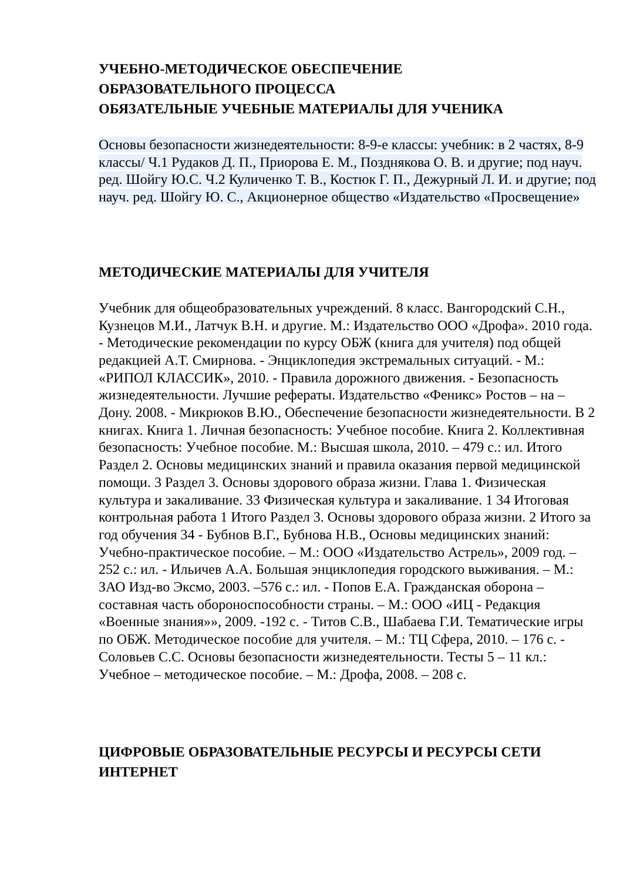УЧЕБНО-МЕТОДИЧЕСКОЕ ОБЕСПЕЧЕНИЕ
ОБРАЗОВАТЕЛЬНОГО ПРОЦЕССА
ОБЯЗАТЕЛЬНЫЕ УЧЕБНЫЕ МАТЕРИАЛЫ ДЛЯ УЧЕНИКА
Основы безопасности жизнедеятельности: 8-9-е классы: учебник: в 2 частях, 8-9 классы/ Ч.1 Рудаков Д. П., Приорова Е. М., Позднякова О. В. и другие; под науч. ред. Шойгу Ю.С. Ч.2 Куличенко Т. В., Костюк Г. П., Дежурный Л. И. и другие; под науч. ред. Шойгу Ю. С., Акционерное общество «Издательство «Просвещение»
МЕТОДИЧЕСКИЕ МАТЕРИАЛЫ ДЛЯ УЧИТЕЛЯ
Учебник для общеобразовательных учреждений. 8 класс. Вангородский С.Н., Кузнецов М.И., Латчук В.Н. и другие. М.: Издательство ООО «Дрофа». 2010 года. - Методические рекомендации по курсу ОБЖ (книга для учителя) под общей редакцией А.Т. Смирнова. - Энциклопедия экстремальных ситуаций. - М.: «РИПОЛ КЛАССИК», 2010. - Правила дорожного движения. - Безопасность жизнедеятельности. Лучшие рефераты. Издательство «Феникс» Ростов – на – Дону. 2008. - Микрюков В.Ю., Обеспечение безопасности жизнедеятельности. В 2 книгах. Книга 1. Личная безопасность: Учебное пособие. Книга 2. Коллективная безопасность: Учебное пособие. М.: Высшая школа, 2010. – 479 с.: ил. Итого Раздел 2. Основы медицинских знаний и правила оказания первой медицинской помощи. 3 Раздел 3. Основы здорового образа жизни. Глава 1. Физическая культура и закаливание. 33 Физическая культура и закаливание. 1 34 Итоговая контрольная работа 1 Итого Раздел 3. Основы здорового образа жизни. 2 Итого за год обучения 34 - Бубнов В.Г., Бубнова Н.В., Основы медицинских знаний: Учебно-практическое пособие. – М.: ООО «Издательство Астрель», 2009 год. – 252 с.: ил. - Ильичев А.А. Большая энциклопедия городского выживания. – М.: ЗАО Изд-во Эксмо, 2003. –576 с.: ил. - Попов Е.А. Гражданская оборона – составная часть обороноспособности страны. – М.: ООО «ИЦ - Редакция «Военные знания»», 2009. -192 с. - Титов С.В., Шабаева Г.И. Тематические игры по ОБЖ. Методическое пособие для учителя. – М.: ТЦ Сфера, 2010. – 176 с. - Соловьев С.С. Основы безопасности жизнедеятельности. Тесты 5 – 11 кл.: Учебное – методическое пособие. – М.: Дрофа, 2008. – 208 с.
ЦИФРОВЫЕ ОБРАЗОВАТЕЛЬНЫЕ РЕСУРСЫ И РЕСУРСЫ СЕТИ ИНТЕРНЕТ